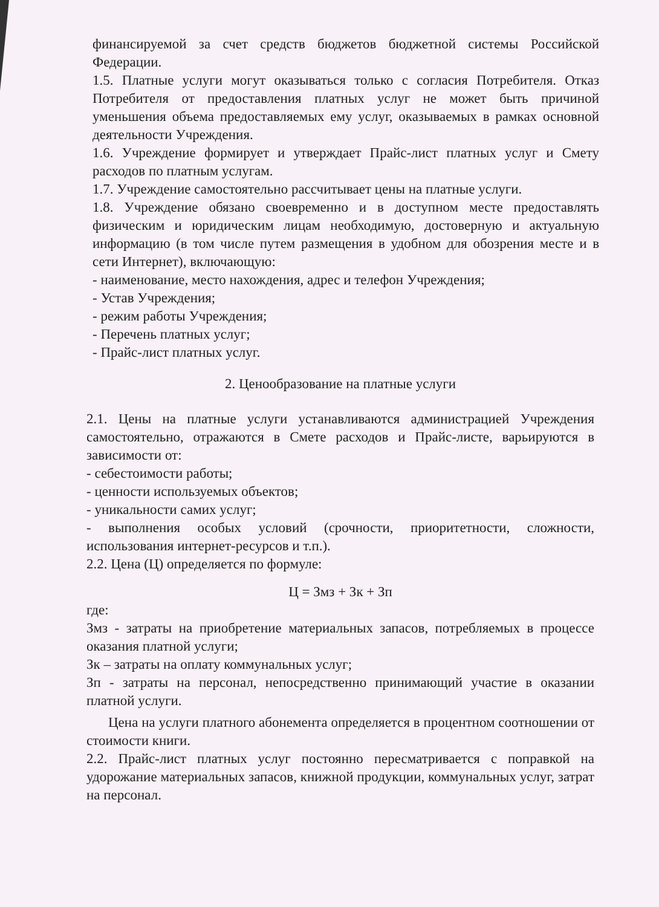финансируемой за счет средств бюджетов бюджетной системы Российской Федерации.
1.5. Платные услуги могут оказываться только с согласия Потребителя. Отказ Потребителя от предоставления платных услуг не может быть причиной уменьшения объема предоставляемых ему услуг, оказываемых в рамках основной деятельности Учреждения.
1.6. Учреждение формирует и утверждает Прайс-лист платных услуг и Смету расходов по платным услугам.
1.7. Учреждение самостоятельно рассчитывает цены на платные услуги.
1.8. Учреждение обязано своевременно и в доступном месте предоставлять физическим и юридическим лицам необходимую, достоверную и актуальную информацию (в том числе путем размещения в удобном для обозрения месте и в сети Интернет), включающую:
- наименование, место нахождения, адрес и телефон Учреждения;
- Устав Учреждения;
- режим работы Учреждения;
- Перечень платных услуг;
- Прайс-лист платных услуг.
2. Ценообразование на платные услуги
2.1. Цены на платные услуги устанавливаются администрацией Учреждения самостоятельно, отражаются в Смете расходов и Прайс-листе, варьируются в зависимости от:
- себестоимости работы;
- ценности используемых объектов;
- уникальности самих услуг;
- выполнения особых условий (срочности, приоритетности, сложности, использования интернет-ресурсов и т.п.).
2.2. Цена (Ц) определяется по формуле:
Ц = Змз + Зк + Зп
где:
Змз - затраты на приобретение материальных запасов, потребляемых в процессе оказания платной услуги;
Зк – затраты на оплату коммунальных услуг;
Зп - затраты на персонал, непосредственно принимающий участие в оказании платной услуги.
Цена на услуги платного абонемента определяется в процентном соотношении от стоимости книги.
2.2. Прайс-лист платных услуг постоянно пересматривается с поправкой на удорожание материальных запасов, книжной продукции, коммунальных услуг, затрат на персонал.